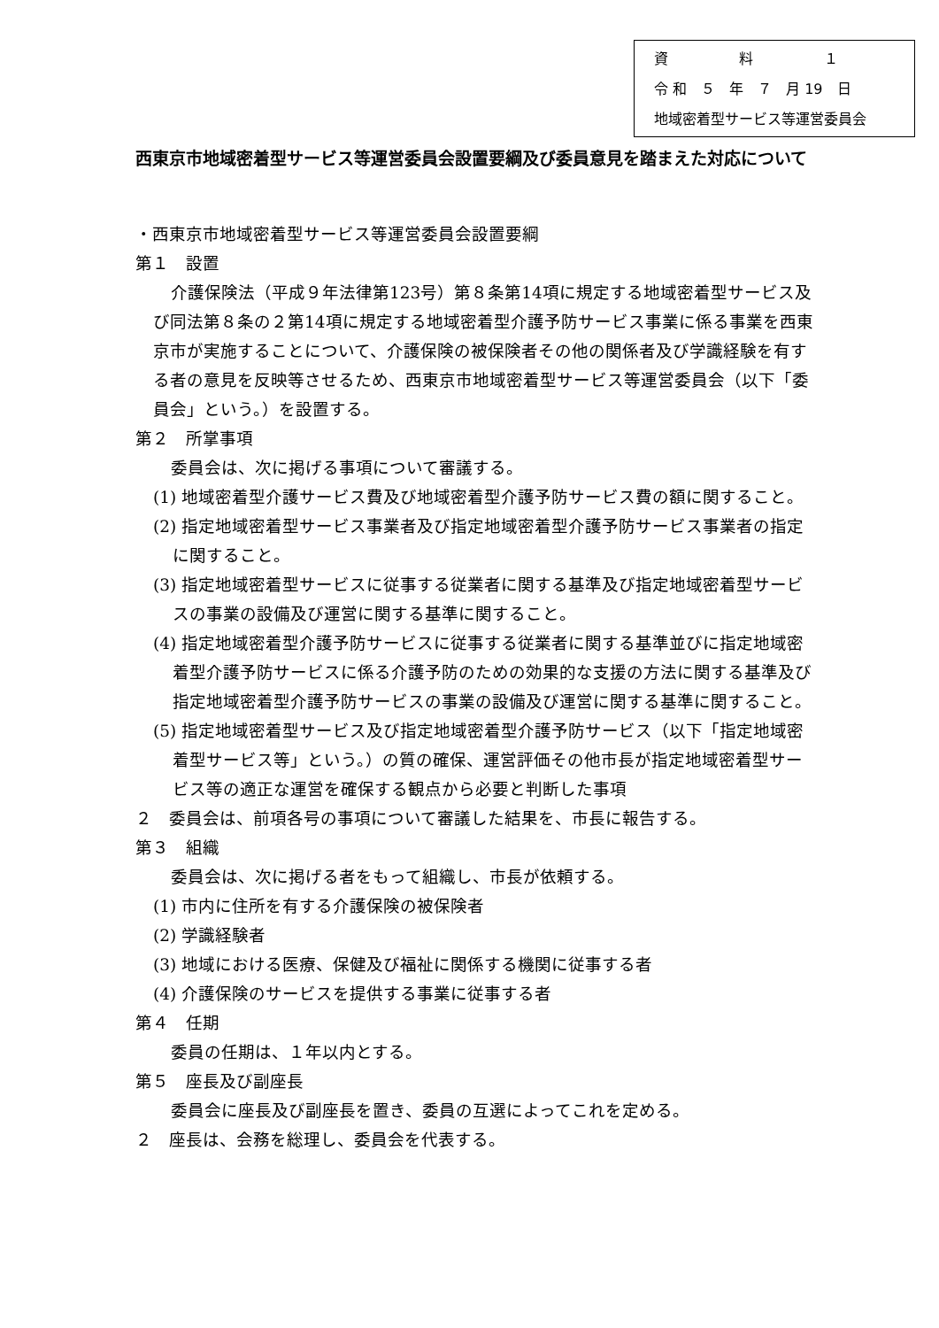資　　　　　料　　　　　１
令 和　５　年　７　月 19　日
地域密着型サービス等運営委員会
西東京市地域密着型サービス等運営委員会設置要綱及び委員意見を踏まえた対応について
・西東京市地域密着型サービス等運営委員会設置要綱
第１　設置
介護保険法（平成９年法律第123号）第８条第14項に規定する地域密着型サービス及び同法第８条の２第14項に規定する地域密着型介護予防サービス事業に係る事業を西東京市が実施することについて、介護保険の被保険者その他の関係者及び学識経験を有する者の意見を反映等させるため、西東京市地域密着型サービス等運営委員会（以下「委員会」という。）を設置する。
第２　所掌事項
委員会は、次に掲げる事項について審議する。
(1) 地域密着型介護サービス費及び地域密着型介護予防サービス費の額に関すること。
(2) 指定地域密着型サービス事業者及び指定地域密着型介護予防サービス事業者の指定に関すること。
(3) 指定地域密着型サービスに従事する従業者に関する基準及び指定地域密着型サービスの事業の設備及び運営に関する基準に関すること。
(4) 指定地域密着型介護予防サービスに従事する従業者に関する基準並びに指定地域密着型介護予防サービスに係る介護予防のための効果的な支援の方法に関する基準及び指定地域密着型介護予防サービスの事業の設備及び運営に関する基準に関すること。
(5) 指定地域密着型サービス及び指定地域密着型介護予防サービス（以下「指定地域密着型サービス等」という。）の質の確保、運営評価その他市長が指定地域密着型サービス等の適正な運営を確保する観点から必要と判断した事項
２　委員会は、前項各号の事項について審議した結果を、市長に報告する。
第３　組織
委員会は、次に掲げる者をもって組織し、市長が依頼する。
(1) 市内に住所を有する介護保険の被保険者
(2) 学識経験者
(3) 地域における医療、保健及び福祉に関係する機関に従事する者
(4) 介護保険のサービスを提供する事業に従事する者
第４　任期
委員の任期は、１年以内とする。
第５　座長及び副座長
委員会に座長及び副座長を置き、委員の互選によってこれを定める。
２　座長は、会務を総理し、委員会を代表する。